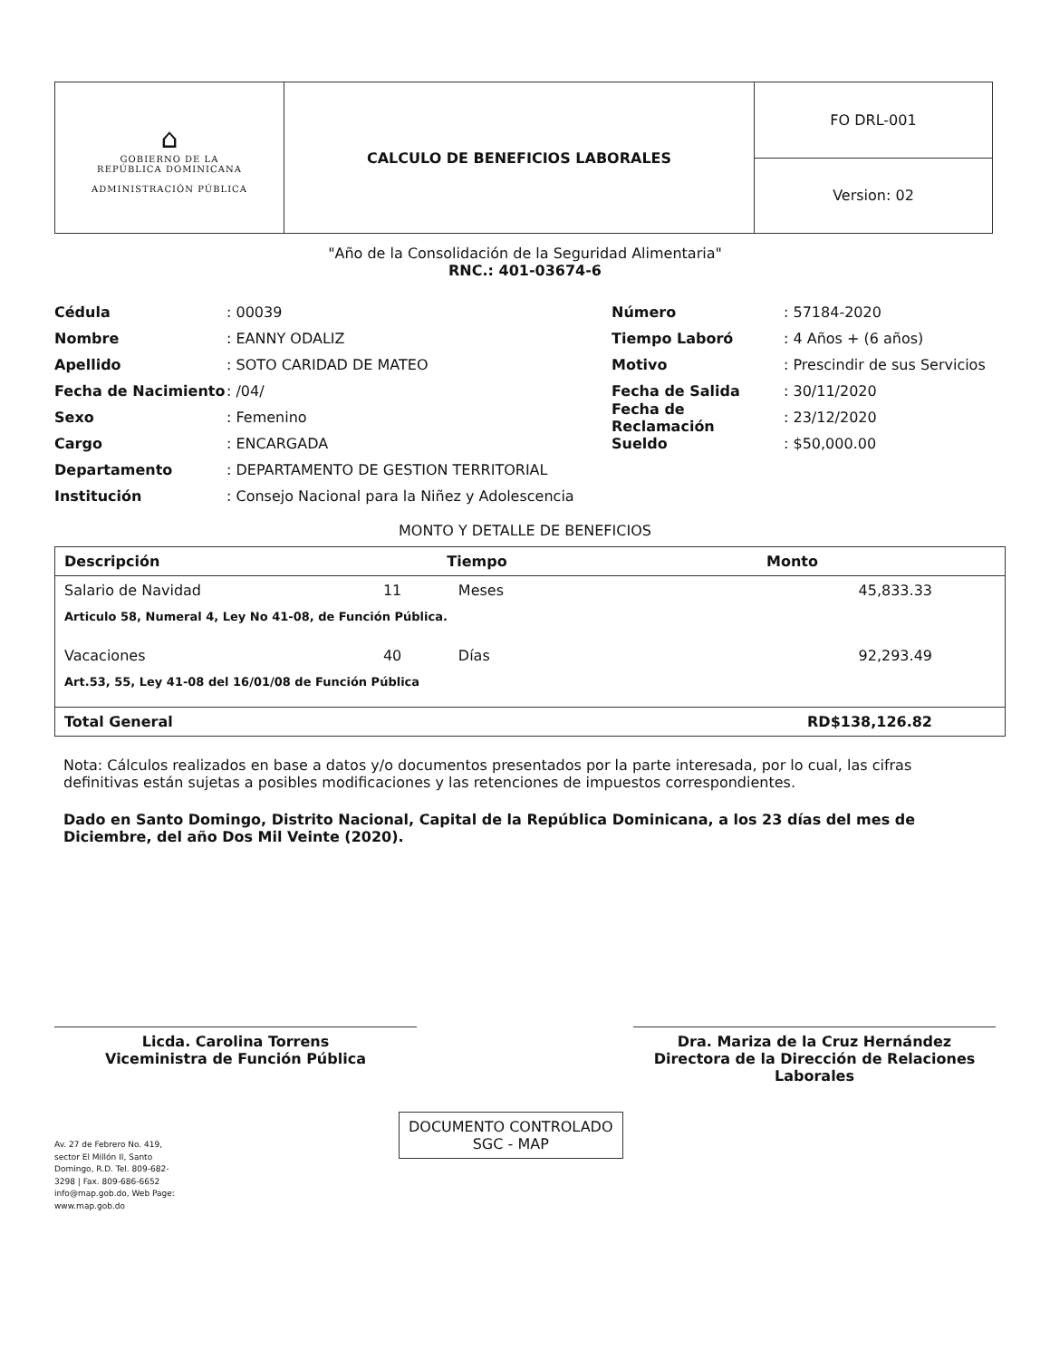| ⌂ GOBIERNO DE LA REPÚBLICA DOMINICANA ADMINISTRACIÓN PÚBLICA | CALCULO DE BENEFICIOS LABORALES | FO DRL-001 |
| | | Version: 02 |
"Año de la Consolidación de la Seguridad Alimentaria"
RNC.: 401-03674-6
Cédula: 00039
Nombre: EANNY ODALIZ
Apellido: SOTO CARIDAD DE MATEO
Fecha de Nacimiento: /04/
Sexo: Femenino
Cargo: ENCARGADA
Departamento: DEPARTAMENTO DE GESTION TERRITORIAL
Institución: Consejo Nacional para la Niñez y Adolescencia
Número: 57184-2020
Tiempo Laboró: 4 Años + (6 años)
Motivo: Prescindir de sus Servicios
Fecha de Salida: 30/11/2020
Fecha de Reclamación: 23/12/2020
Sueldo: $50,000.00
MONTO Y DETALLE DE BENEFICIOS
| Descripción | Tiempo | | Monto |
| --- | --- | --- | --- |
| Salario de Navidad | 11 | Meses | 45,833.33 |
| Articulo 58, Numeral 4, Ley No 41-08, de Función Pública. | | | |
| Vacaciones | 40 | Días | 92,293.49 |
| Art.53, 55, Ley 41-08 del 16/01/08 de Función Pública | | | |
| Total General | | | RD$138,126.82 |
Nota: Cálculos realizados en base a datos y/o documentos presentados por la parte interesada, por lo cual, las cifras definitivas están sujetas a posibles modificaciones y las retenciones de impuestos correspondientes.
Dado en Santo Domingo, Distrito Nacional, Capital de la República Dominicana, a los 23 días del mes de Diciembre, del año Dos Mil Veinte (2020).
Licda. Carolina Torrens
Viceministra de Función Pública
Dra. Mariza de la Cruz Hernández
Directora de la Dirección de Relaciones Laborales
Av. 27 de Febrero No. 419,
sector El Millón II, Santo
Domingo, R.D. Tel. 809-682-
3298 | Fax. 809-686-6652
info@map.gob.do, Web Page:
www.map.gob.do
DOCUMENTO CONTROLADO
SGC - MAP